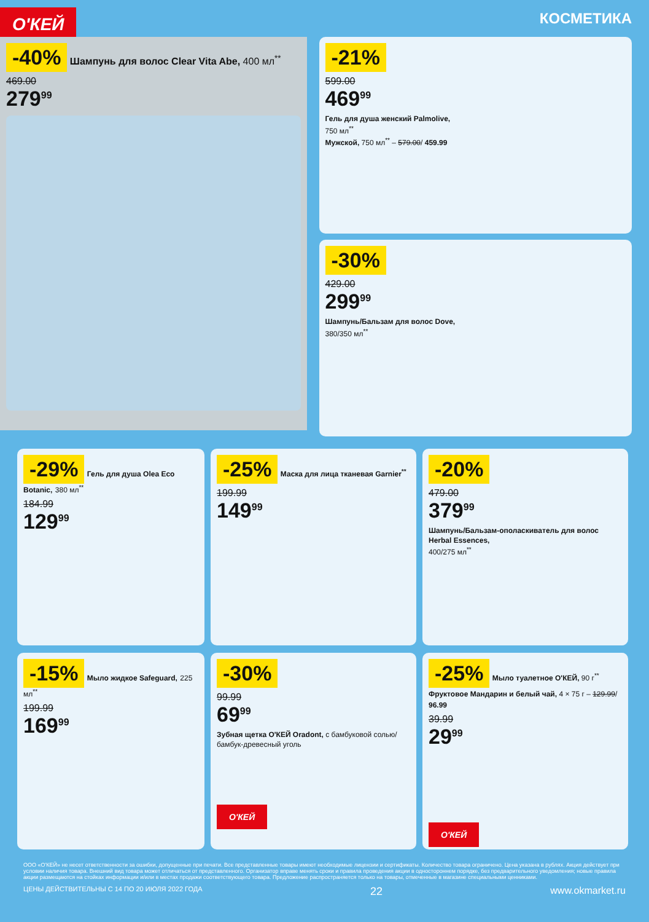О'КЕЙ
КОСМЕТИКА
-40%
Шампунь для волос Clear Vita Abe, 400 мл<sup>**</sup>
469.00
279<sup>99</sup>
-21%
599.00
469<sup>99</sup>
Гель для душа женский Palmolive,
750 мл<sup>**</sup>
Мужской, 750 мл<sup>**</sup> – 579.00/ 459.99
-30%
429.00
299<sup>99</sup>
Шампунь/Бальзам для волос Dove,
380/350 мл<sup>**</sup>
-29%
Гель для душа Olea Eco Botanic, 380 мл<sup>**</sup>
184.99
129<sup>99</sup>
-25%
Маска для лица тканевая Garnier<sup>**</sup>
199.99
149<sup>99</sup>
-20%
479.00
379<sup>99</sup>
Шампунь/Бальзам-ополаскиватель для волос Herbal Essences,
400/275 мл<sup>**</sup>
-15%
Мыло жидкое Safeguard, 225 мл<sup>**</sup>
199.99
169<sup>99</sup>
-30%
99.99
69<sup>99</sup>
Зубная щетка О'КЕЙ Oradont, с бамбуковой солью/бамбук-древесный уголь
О'КЕЙ
-25%
Мыло туалетное О'КЕЙ, 90 г<sup>**</sup> Фруктовое Мандарин и белый чай, 4 × 75 г – 129.99/ 96.99
39.99
29<sup>99</sup>
О'КЕЙ
ООО «О'КЕЙ» не несет ответственности за ошибки, допущенные при печати. Все представленные товары имеют необходимые лицензии и сертификаты. Количество товара ограничено. Цена указана в рублях. Акция действует при условии наличия товара. Внешний вид товара может отличаться от представленного. Организатор вправе менять сроки и правила проведения акции в одностороннем порядке, без предварительного уведомления; новые правила акции размещаются на стойках информации и/или в местах продажи соответствующего товара. Предложение распространяется только на товары, отмеченные в магазине специальными ценниками.
ЦЕНЫ ДЕЙСТВИТЕЛЬНЫ С 14 ПО 20 ИЮЛЯ 2022 ГОДА 22 www.okmarket.ru